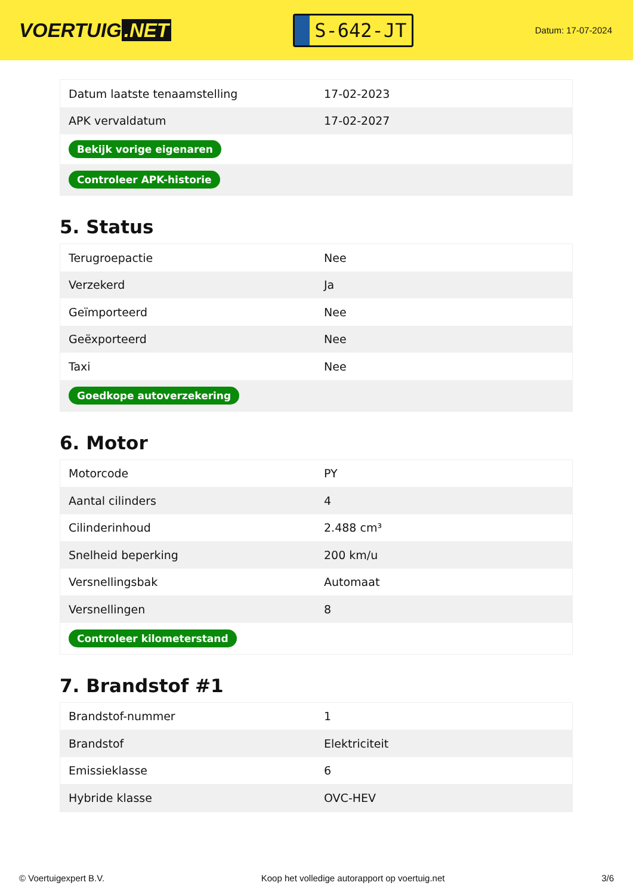VOERTUIG.NET
S-642-JT
Datum: 17-07-2024
| Datum laatste tenaamstelling | 17-02-2023 |
| APK vervaldatum | 17-02-2027 |
| Bekijk vorige eigenaren | |
| Controleer APK-historie | |
5. Status
| Terugroepactie | Nee |
| Verzekerd | Ja |
| Geïmporteerd | Nee |
| Geëxporteerd | Nee |
| Taxi | Nee |
| Goedkope autoverzekering | |
6. Motor
| Motorcode | PY |
| Aantal cilinders | 4 |
| Cilinderinhoud | 2.488 cm³ |
| Snelheid beperking | 200 km/u |
| Versnellingsbak | Automaat |
| Versnellingen | 8 |
| Controleer kilometerstand | |
7. Brandstof #1
| Brandstof-nummer | 1 |
| Brandstof | Elektriciteit |
| Emissieklasse | 6 |
| Hybride klasse | OVC-HEV |
© Voertuigexpert B.V. Koop het volledige autorapport op voertuig.net 3/6